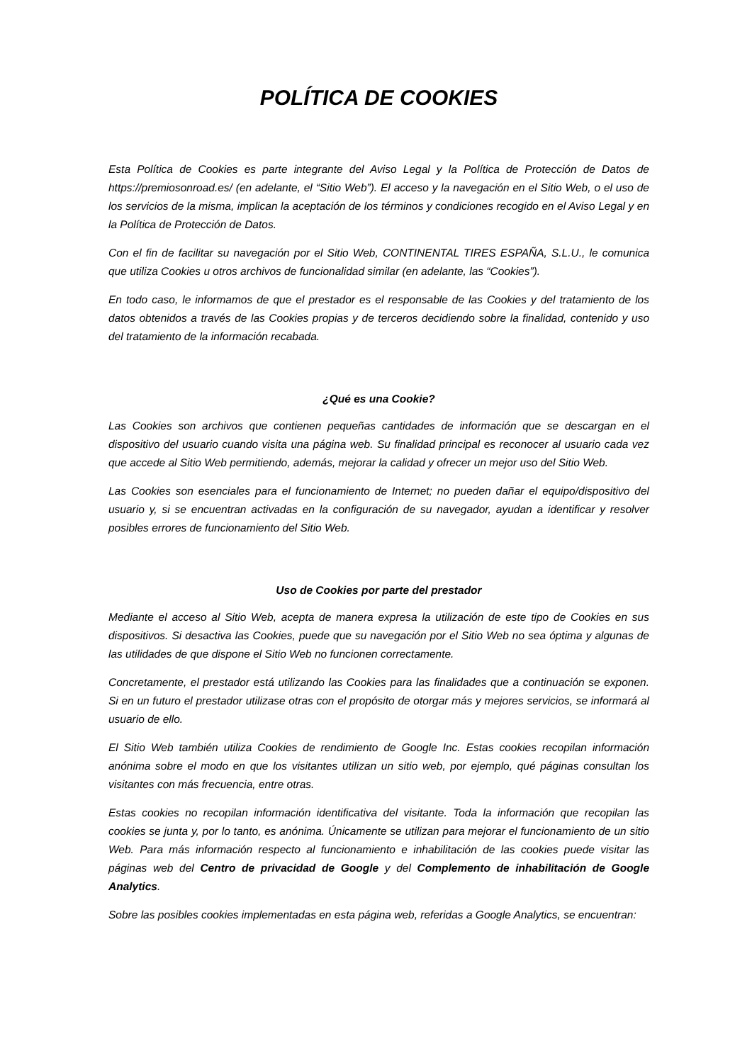POLÍTICA DE COOKIES
Esta Política de Cookies es parte integrante del Aviso Legal y la Política de Protección de Datos de https://premiosonroad.es/ (en adelante, el “Sitio Web”). El acceso y la navegación en el Sitio Web, o el uso de los servicios de la misma, implican la aceptación de los términos y condiciones recogido en el Aviso Legal y en la Política de Protección de Datos.
Con el fin de facilitar su navegación por el Sitio Web, CONTINENTAL TIRES ESPAÑA, S.L.U., le comunica que utiliza Cookies u otros archivos de funcionalidad similar (en adelante, las “Cookies”).
En todo caso, le informamos de que el prestador es el responsable de las Cookies y del tratamiento de los datos obtenidos a través de las Cookies propias y de terceros decidiendo sobre la finalidad, contenido y uso del tratamiento de la información recabada.
¿Qué es una Cookie?
Las Cookies son archivos que contienen pequeñas cantidades de información que se descargan en el dispositivo del usuario cuando visita una página web. Su finalidad principal es reconocer al usuario cada vez que accede al Sitio Web permitiendo, además, mejorar la calidad y ofrecer un mejor uso del Sitio Web.
Las Cookies son esenciales para el funcionamiento de Internet; no pueden dañar el equipo/dispositivo del usuario y, si se encuentran activadas en la configuración de su navegador, ayudan a identificar y resolver posibles errores de funcionamiento del Sitio Web.
Uso de Cookies por parte del prestador
Mediante el acceso al Sitio Web, acepta de manera expresa la utilización de este tipo de Cookies en sus dispositivos. Si desactiva las Cookies, puede que su navegación por el Sitio Web no sea óptima y algunas de las utilidades de que dispone el Sitio Web no funcionen correctamente.
Concretamente, el prestador está utilizando las Cookies para las finalidades que a continuación se exponen. Si en un futuro el prestador utilizase otras con el propósito de otorgar más y mejores servicios, se informará al usuario de ello.
El Sitio Web también utiliza Cookies de rendimiento de Google Inc. Estas cookies recopilan información anónima sobre el modo en que los visitantes utilizan un sitio web, por ejemplo, qué páginas consultan los visitantes con más frecuencia, entre otras.
Estas cookies no recopilan información identificativa del visitante. Toda la información que recopilan las cookies se junta y, por lo tanto, es anónima. Únicamente se utilizan para mejorar el funcionamiento de un sitio Web. Para más información respecto al funcionamiento e inhabilitación de las cookies puede visitar las páginas web del Centro de privacidad de Google y del Complemento de inhabilitación de Google Analytics.
Sobre las posibles cookies implementadas en esta página web, referidas a Google Analytics, se encuentran: